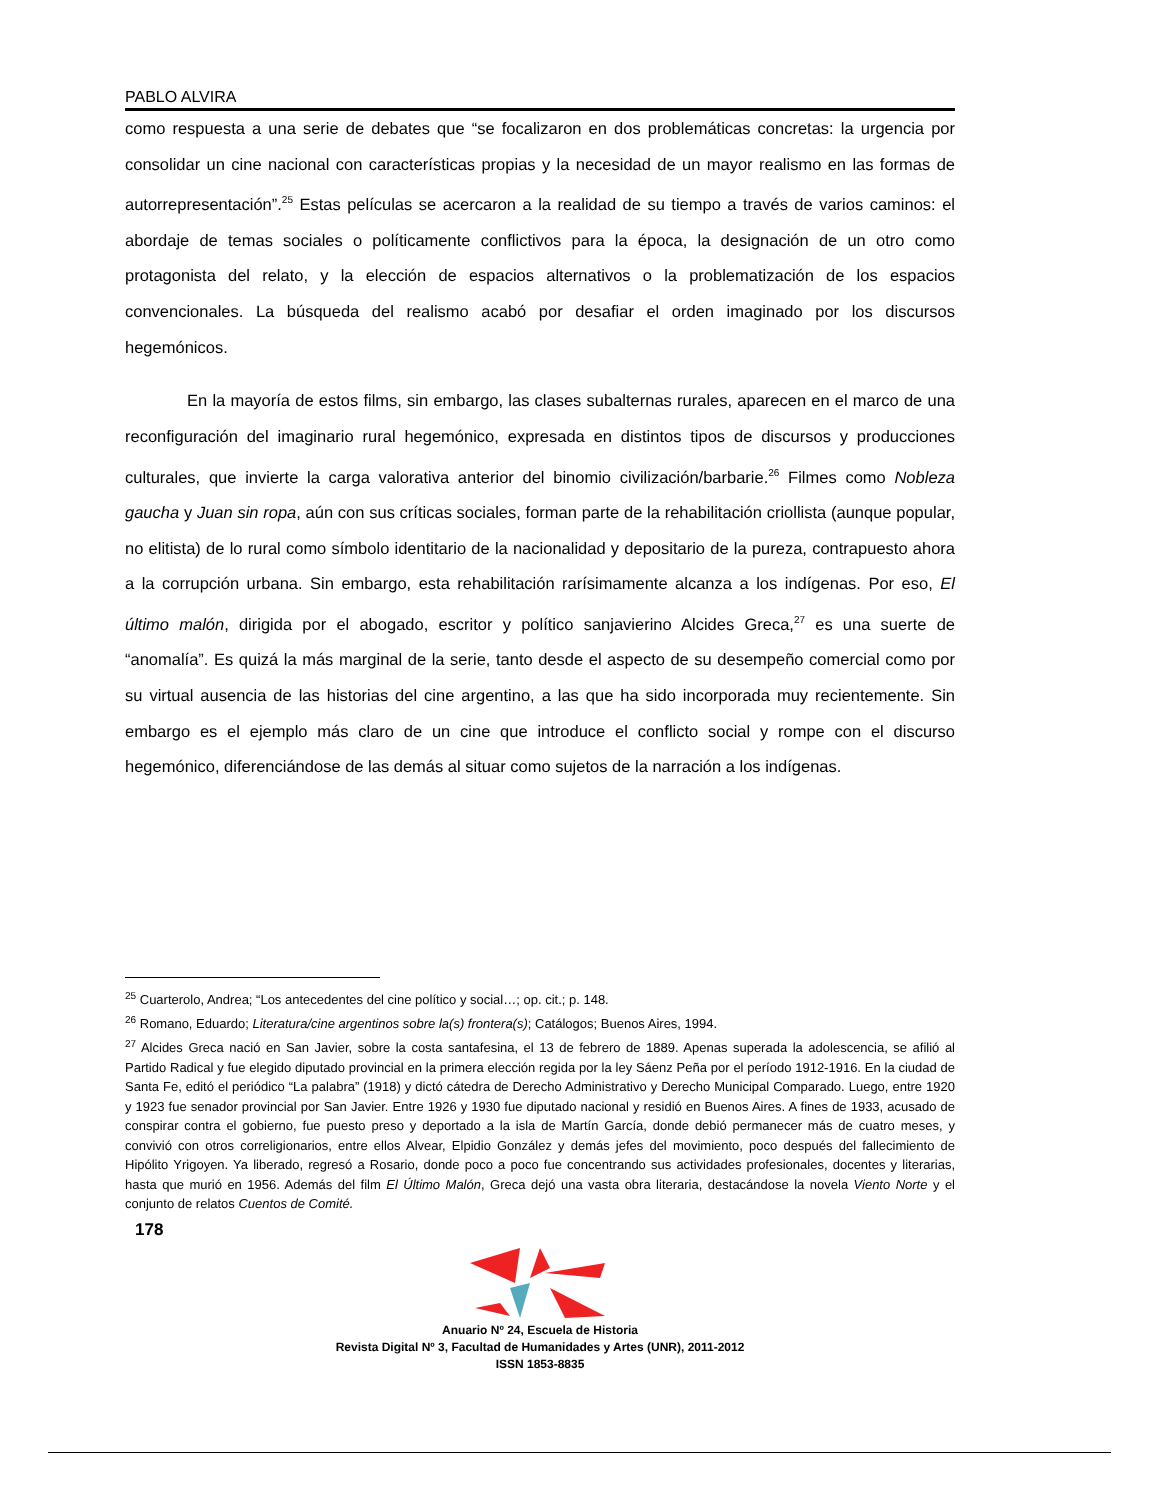PABLO ALVIRA
como respuesta a una serie de debates que “se focalizaron en dos problemáticas concretas: la urgencia por consolidar un cine nacional con características propias y la necesidad de un mayor realismo en las formas de autorrepresentación”.<sup>25</sup> Estas películas se acercaron a la realidad de su tiempo a través de varios caminos: el abordaje de temas sociales o políticamente conflictivos para la época, la designación de un otro como protagonista del relato, y la elección de espacios alternativos o la problematización de los espacios convencionales. La búsqueda del realismo acabó por desafiar el orden imaginado por los discursos hegemónicos.
En la mayoría de estos films, sin embargo, las clases subalternas rurales, aparecen en el marco de una reconfiguración del imaginario rural hegemónico, expresada en distintos tipos de discursos y producciones culturales, que invierte la carga valorativa anterior del binomio civilización/barbarie.<sup>26</sup> Filmes como Nobleza gaucha y Juan sin ropa, aún con sus críticas sociales, forman parte de la rehabilitación criollista (aunque popular, no elitista) de lo rural como símbolo identitario de la nacionalidad y depositario de la pureza, contrapuesto ahora a la corrupción urbana. Sin embargo, esta rehabilitación rarísimamente alcanza a los indígenas. Por eso, El último malón, dirigida por el abogado, escritor y político sanjavierino Alcides Greca,<sup>27</sup> es una suerte de “anomalía”. Es quizá la más marginal de la serie, tanto desde el aspecto de su desempeño comercial como por su virtual ausencia de las historias del cine argentino, a las que ha sido incorporada muy recientemente. Sin embargo es el ejemplo más claro de un cine que introduce el conflicto social y rompe con el discurso hegemónico, diferenciándose de las demás al situar como sujetos de la narración a los indígenas.
<sup>25</sup> Cuarterolo, Andrea; “Los antecedentes del cine político y social…; op. cit.; p. 148.
<sup>26</sup> Romano, Eduardo; Literatura/cine argentinos sobre la(s) frontera(s); Catálogos; Buenos Aires, 1994.
<sup>27</sup> Alcides Greca nació en San Javier, sobre la costa santafesina, el 13 de febrero de 1889. Apenas superada la adolescencia, se afilió al Partido Radical y fue elegido diputado provincial en la primera elección regida por la ley Sáenz Peña por el período 1912-1916. En la ciudad de Santa Fe, editó el periódico “La palabra” (1918) y dictó cátedra de Derecho Administrativo y Derecho Municipal Comparado. Luego, entre 1920 y 1923 fue senador provincial por San Javier. Entre 1926 y 1930 fue diputado nacional y residió en Buenos Aires. A fines de 1933, acusado de conspirar contra el gobierno, fue puesto preso y deportado a la isla de Martín García, donde debió permanecer más de cuatro meses, y convivió con otros correligionarios, entre ellos Alvear, Elpidio González y demás jefes del movimiento, poco después del fallecimiento de Hipólito Yrigoyen. Ya liberado, regresó a Rosario, donde poco a poco fue concentrando sus actividades profesionales, docentes y literarias, hasta que murió en 1956. Además del film El Último Malón, Greca dejó una vasta obra literaria, destacándose la novela Viento Norte y el conjunto de relatos Cuentos de Comité.
178
Anuario Nº 24, Escuela de Historia
Revista Digital Nº 3, Facultad de Humanidades y Artes (UNR), 2011-2012
ISSN 1853-8835